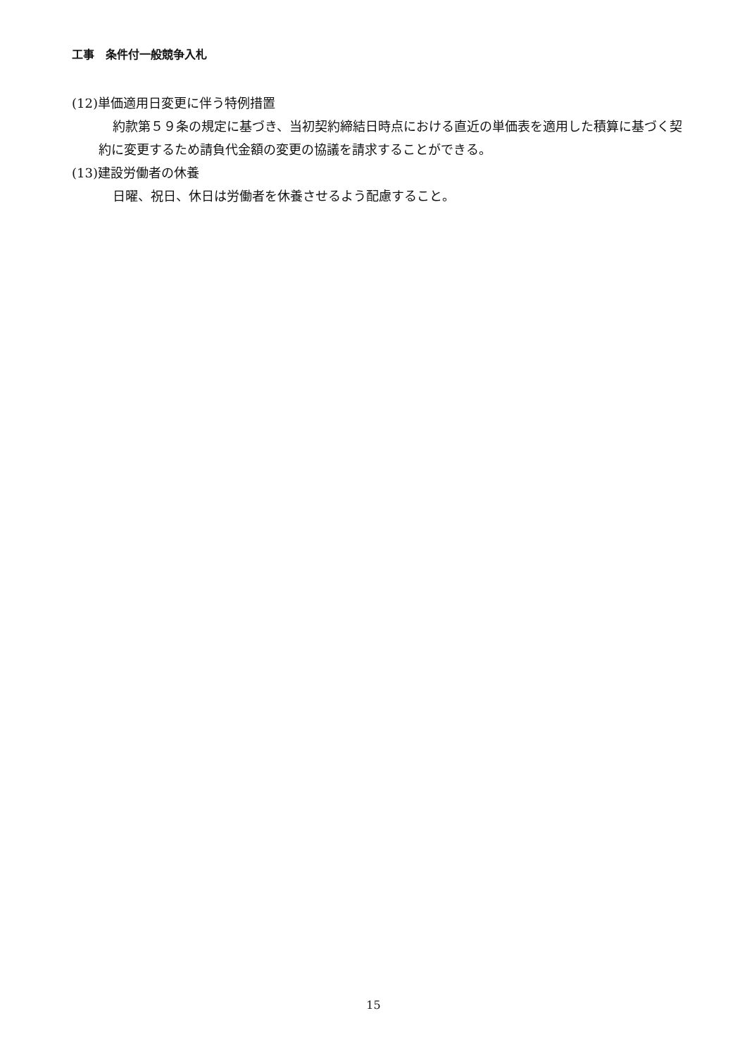工事　条件付一般競争入札
(12)単価適用日変更に伴う特例措置
約款第５９条の規定に基づき、当初契約締結日時点における直近の単価表を適用した積算に基づく契約に変更するため請負代金額の変更の協議を請求することができる。
(13)建設労働者の休養
日曜、祝日、休日は労働者を休養させるよう配慮すること。
15